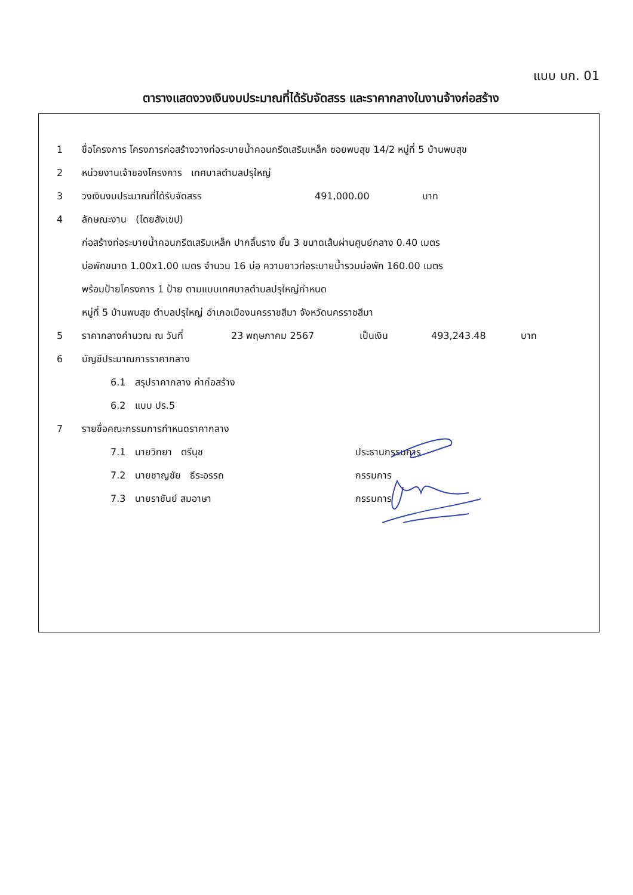แบบ บก. 01
ตารางแสดงวงเงินงบประมาณที่ได้รับจัดสรร และราคากลางในงานจ้างก่อสร้าง
1 ชื่อโครงการ โครงการก่อสร้างวางท่อระบายน้ำคอนกรีตเสริมเหล็ก ซอยพบสุข 14/2 หมู่ที่ 5 บ้านพบสุข
2 หน่วยงานเจ้าของโครงการ เทศบาลตำบลปรุใหญ่
3 วงเงินงบประมาณที่ได้รับจัดสรร 491,000.00 บาท
4 ลักษณะงาน (โดยสังเขป)
ก่อสร้างท่อระบายน้ำคอนกรีตเสริมเหล็ก ปากลิ้นราง ชั้น 3 ขนาดเส้นผ่านศูนย์กลาง 0.40 เมตร
บ่อพักขนาด 1.00x1.00 เมตร จำนวน 16 บ่อ ความยาวท่อระบายน้ำรวมบ่อพัก 160.00 เมตร
พร้อมป้ายโครงการ 1 ป้าย ตามแบบเทศบาลตำบลปรุใหญ่กำหนด
หมู่ที่ 5 บ้านพบสุข ตำบลปรุใหญ่ อำเภอเมืองนครราชสีมา จังหวัดนครราชสีมา
5 ราคากลางคำนวณ ณ วันที่ 23 พฤษภาคม 2567 เป็นเงิน 493,243.48 บาท
6 บัญชีประมาณการราคากลาง
6.1 สรุปราคากลาง ค่าก่อสร้าง
6.2 แบบ ปร.5
7 รายชื่อคณะกรรมการกำหนดราคากลาง
7.1 นายวิทยา ตรีนุช ประธานกรรมการ
7.2 นายชาญชัย ธีระอรรถ กรรมการ
7.3 นายราชันย์ สมอาษา กรรมการ